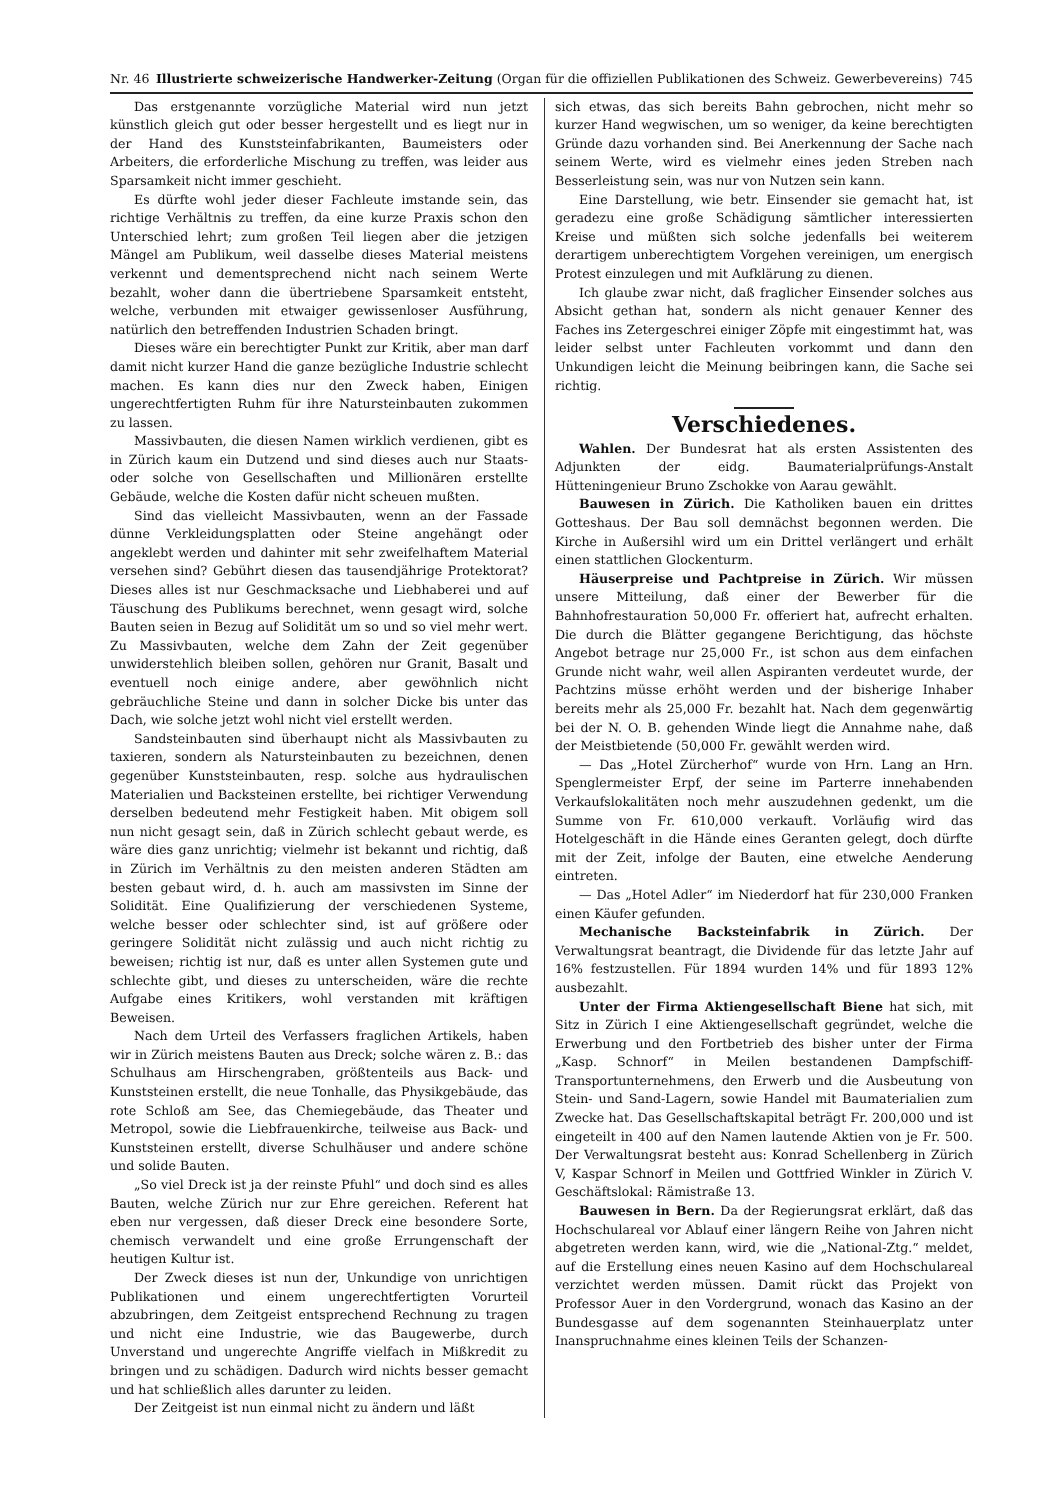Nr. 46 Illustrierte schweizerische Handwerker-Zeitung (Organ für die offiziellen Publikationen des Schweiz. Gewerbevereins) 745
Das erstgenannte vorzügliche Material wird nun jetzt künstlich gleich gut oder besser hergestellt und es liegt nur in der Hand des Kunststeinfabrikanten, Baumeisters oder Arbeiters, die erforderliche Mischung zu treffen, was leider aus Sparsamkeit nicht immer geschieht.
Es dürfte wohl jeder dieser Fachleute imstande sein, das richtige Verhältnis zu treffen, da eine kurze Praxis schon den Unterschied lehrt; zum großen Teil liegen aber die jetzigen Mängel am Publikum, weil dasselbe dieses Material meistens verkennt und dementsprechend nicht nach seinem Werte bezahlt, woher dann die übertriebene Sparsamkeit entsteht, welche, verbunden mit etwaiger gewissenloser Ausführung, natürlich den betreffenden Industrien Schaden bringt.
Dieses wäre ein berechtigter Punkt zur Kritik, aber man darf damit nicht kurzer Hand die ganze bezügliche Industrie schlecht machen. Es kann dies nur den Zweck haben, Einigen ungerechtfertigten Ruhm für ihre Natursteinbauten zukommen zu lassen.
Massivbauten, die diesen Namen wirklich verdienen, gibt es in Zürich kaum ein Dutzend und sind dieses auch nur Staats- oder solche von Gesellschaften und Millionären erstellte Gebäude, welche die Kosten dafür nicht scheuen mußten.
Sind das vielleicht Massivbauten, wenn an der Fassade dünne Verkleidungsplatten oder Steine angehängt oder angeklebt werden und dahinter mit sehr zweifelhaftem Material versehen sind? Gebührt diesen das tausendjährige Protektorat? Dieses alles ist nur Geschmacksache und Liebhaberei und auf Täuschung des Publikums berechnet, wenn gesagt wird, solche Bauten seien in Bezug auf Solidität um so und so viel mehr wert. Zu Massivbauten, welche dem Zahn der Zeit gegenüber unwiderstehlich bleiben sollen, gehören nur Granit, Basalt und eventuell noch einige andere, aber gewöhnlich nicht gebräuchliche Steine und dann in solcher Dicke bis unter das Dach, wie solche jetzt wohl nicht viel erstellt werden.
Sandsteinbauten sind überhaupt nicht als Massivbauten zu taxieren, sondern als Natursteinbauten zu bezeichnen, denen gegenüber Kunststeinbauten, resp. solche aus hydraulischen Materialien und Backsteinen erstellte, bei richtiger Verwendung derselben bedeutend mehr Festigkeit haben. Mit obigem soll nun nicht gesagt sein, daß in Zürich schlecht gebaut werde, es wäre dies ganz unrichtig; vielmehr ist bekannt und richtig, daß in Zürich im Verhältnis zu den meisten anderen Städten am besten gebaut wird, d. h. auch am massivsten im Sinne der Solidität. Eine Qualifizierung der verschiedenen Systeme, welche besser oder schlechter sind, ist auf größere oder geringere Solidität nicht zulässig und auch nicht richtig zu beweisen; richtig ist nur, daß es unter allen Systemen gute und schlechte gibt, und dieses zu unterscheiden, wäre die rechte Aufgabe eines Kritikers, wohl verstanden mit kräftigen Beweisen.
Nach dem Urteil des Verfassers fraglichen Artikels, haben wir in Zürich meistens Bauten aus Dreck; solche wären z. B.: das Schulhaus am Hirschengraben, größtenteils aus Back- und Kunststeinen erstellt, die neue Tonhalle, das Physikgebäude, das rote Schloß am See, das Chemiegebäude, das Theater und Metropol, sowie die Liebfrauenkirche, teilweise aus Back- und Kunststeinen erstellt, diverse Schulhäuser und andere schöne und solide Bauten.
„So viel Dreck ist ja der reinste Pfuhl“ und doch sind es alles Bauten, welche Zürich nur zur Ehre gereichen. Referent hat eben nur vergessen, daß dieser Dreck eine besondere Sorte, chemisch verwandelt und eine große Errungenschaft der heutigen Kultur ist.
Der Zweck dieses ist nun der, Unkundige von unrichtigen Publikationen und einem ungerechtfertigten Vorurteil abzubringen, dem Zeitgeist entsprechend Rechnung zu tragen und nicht eine Industrie, wie das Baugewerbe, durch Unverstand und ungerechte Angriffe vielfach in Mißkredit zu bringen und zu schädigen. Dadurch wird nichts besser gemacht und hat schließlich alles darunter zu leiden.
Der Zeitgeist ist nun einmal nicht zu ändern und läßt
sich etwas, das sich bereits Bahn gebrochen, nicht mehr so kurzer Hand wegwischen, um so weniger, da keine berechtigten Gründe dazu vorhanden sind. Bei Anerkennung der Sache nach seinem Werte, wird es vielmehr eines jeden Streben nach Besserleistung sein, was nur von Nutzen sein kann.
Eine Darstellung, wie betr. Einsender sie gemacht hat, ist geradezu eine große Schädigung sämtlicher interessierten Kreise und müßten sich solche jedenfalls bei weiterem derartigem unberechtigtem Vorgehen vereinigen, um energisch Protest einzulegen und mit Aufklärung zu dienen.
Ich glaube zwar nicht, daß fraglicher Einsender solches aus Absicht gethan hat, sondern als nicht genauer Kenner des Faches ins Zetergeschrei einiger Zöpfe mit eingestimmt hat, was leider selbst unter Fachleuten vorkommt und dann den Unkundigen leicht die Meinung beibringen kann, die Sache sei richtig.
Verschiedenes.
Wahlen. Der Bundesrat hat als ersten Assistenten des Adjunkten der eidg. Baumaterialprüfungs-Anstalt Hütteningenieur Bruno Zschokke von Aarau gewählt.
Bauwesen in Zürich. Die Katholiken bauen ein drittes Gotteshaus. Der Bau soll demnächst begonnen werden. Die Kirche in Außersihl wird um ein Drittel verlängert und erhält einen stattlichen Glockenturm.
Häuserpreise und Pachtpreise in Zürich. Wir müssen unsere Mitteilung, daß einer der Bewerber für die Bahnhofrestauration 50,000 Fr. offeriert hat, aufrecht erhalten. Die durch die Blätter gegangene Berichtigung, das höchste Angebot betrage nur 25,000 Fr., ist schon aus dem einfachen Grunde nicht wahr, weil allen Aspiranten verdeutet wurde, der Pachtzins müsse erhöht werden und der bisherige Inhaber bereits mehr als 25,000 Fr. bezahlt hat. Nach dem gegenwärtig bei der N. O. B. gehenden Winde liegt die Annahme nahe, daß der Meistbietende (50,000 Fr. gewählt werden wird.
— Das „Hotel Zürcherhof“ wurde von Hrn. Lang an Hrn. Spenglermeister Erpf, der seine im Parterre innehabenden Verkaufslokalitäten noch mehr auszudehnen gedenkt, um die Summe von Fr. 610,000 verkauft. Vorläufig wird das Hotelgeschäft in die Hände eines Geranten gelegt, doch dürfte mit der Zeit, infolge der Bauten, eine etwelche Aenderung eintreten.
— Das „Hotel Adler“ im Niederdorf hat für 230,000 Franken einen Käufer gefunden.
Mechanische Backsteinfabrik in Zürich. Der Verwaltungsrat beantragt, die Dividende für das letzte Jahr auf 16% festzustellen. Für 1894 wurden 14% und für 1893 12% ausbezahlt.
Unter der Firma Aktiengesellschaft Biene hat sich, mit Sitz in Zürich I eine Aktiengesellschaft gegründet, welche die Erwerbung und den Fortbetrieb des bisher unter der Firma „Kasp. Schnorf“ in Meilen bestandenen Dampfschiff-Transportunternehmens, den Erwerb und die Ausbeutung von Stein- und Sand-Lagern, sowie Handel mit Baumaterialien zum Zwecke hat. Das Gesellschaftskapital beträgt Fr. 200,000 und ist eingeteilt in 400 auf den Namen lautende Aktien von je Fr. 500. Der Verwaltungsrat besteht aus: Konrad Schellenberg in Zürich V, Kaspar Schnorf in Meilen und Gottfried Winkler in Zürich V. Geschäftslokal: Rämistraße 13.
Bauwesen in Bern. Da der Regierungsrat erklärt, daß das Hochschulareal vor Ablauf einer längern Reihe von Jahren nicht abgetreten werden kann, wird, wie die „National-Ztg.“ meldet, auf die Erstellung eines neuen Kasino auf dem Hochschulareal verzichtet werden müssen. Damit rückt das Projekt von Professor Auer in den Vordergrund, wonach das Kasino an der Bundesgasse auf dem sogenannten Steinhauerplatz unter Inanspruchnahme eines kleinen Teils der Schanzen-